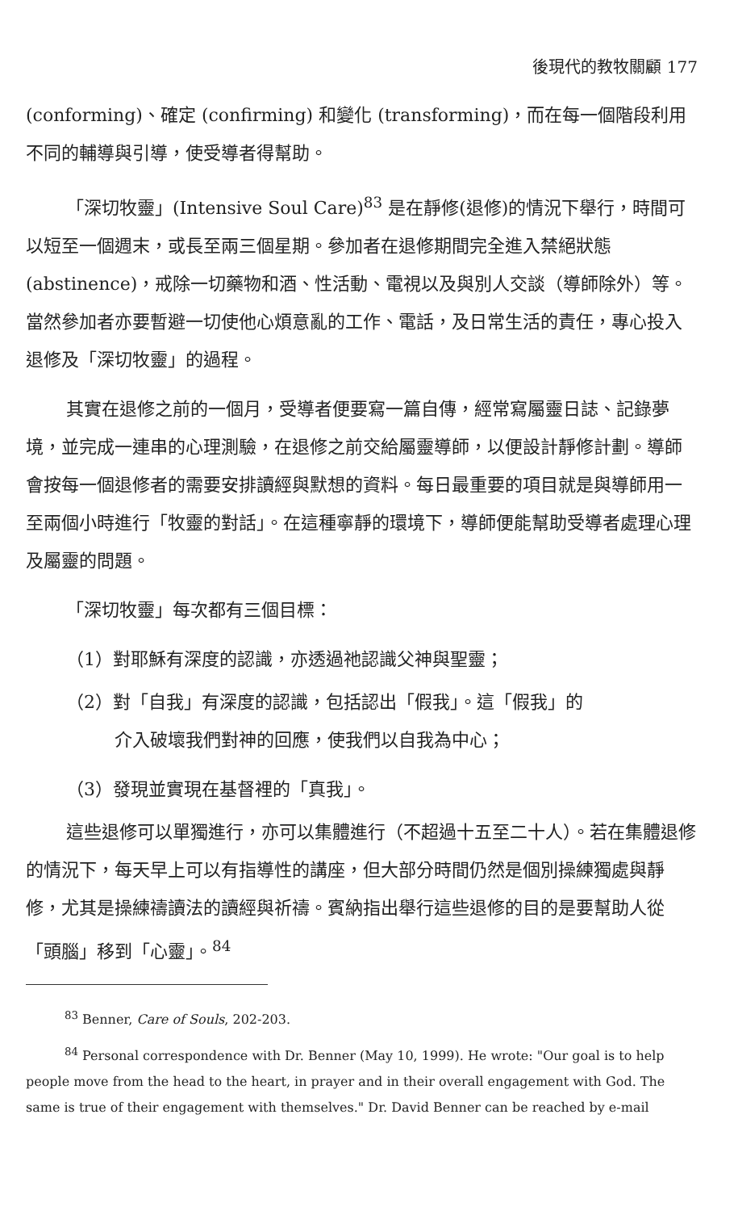後現代的教牧關顧 177
(conforming)、確定 (confirming) 和變化 (transforming)，而在每一個階段利用不同的輔導與引導，使受導者得幫助。
「深切牧靈」(Intensive Soul Care)<sup>83</sup> 是在靜修(退修)的情況下舉行，時間可以短至一個週末，或長至兩三個星期。參加者在退修期間完全進入禁絕狀態 (abstinence)，戒除一切藥物和酒、性活動、電視以及與別人交談（導師除外）等。當然參加者亦要暫避一切使他心煩意亂的工作、電話，及日常生活的責任，專心投入退修及「深切牧靈」的過程。
其實在退修之前的一個月，受導者便要寫一篇自傳，經常寫屬靈日誌、記錄夢境，並完成一連串的心理測驗，在退修之前交給屬靈導師，以便設計靜修計劃。導師會按每一個退修者的需要安排讀經與默想的資料。每日最重要的項目就是與導師用一至兩個小時進行「牧靈的對話」。在這種寧靜的環境下，導師便能幫助受導者處理心理及屬靈的問題。
「深切牧靈」每次都有三個目標：
（1）對耶穌有深度的認識，亦透過祂認識父神與聖靈；
（2）對「自我」有深度的認識，包括認出「假我」。這「假我」的
介入破壞我們對神的回應，使我們以自我為中心；
（3）發現並實現在基督裡的「真我」。
這些退修可以單獨進行，亦可以集體進行（不超過十五至二十人）。若在集體退修的情況下，每天早上可以有指導性的講座，但大部分時間仍然是個別操練獨處與靜修，尤其是操練禱讀法的讀經與祈禱。賓納指出舉行這些退修的目的是要幫助人從「頭腦」移到「心靈」。<sup>84</sup>
<sup>83</sup> Benner, Care of Souls, 202-203.
<sup>84</sup> Personal correspondence with Dr. Benner (May 10, 1999). He wrote: "Our goal is to help people move from the head to the heart, in prayer and in their overall engagement with God. The same is true of their engagement with themselves." Dr. David Benner can be reached by e-mail